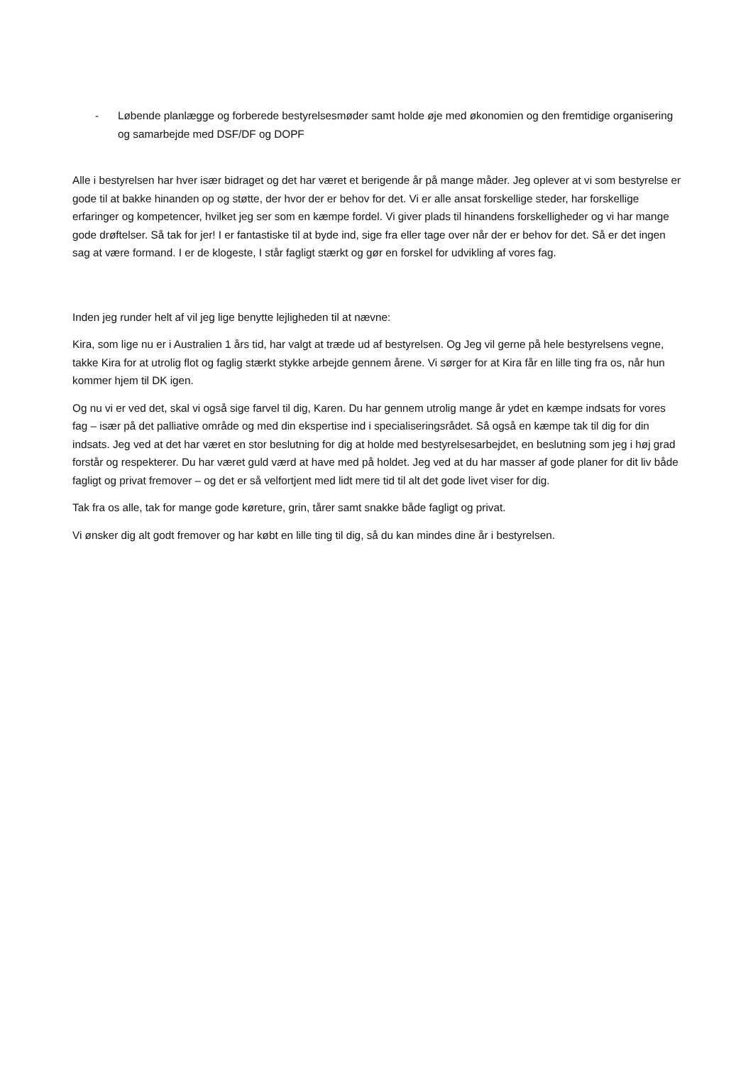- Løbende planlægge og forberede bestyrelsesmøder samt holde øje med økonomien og den fremtidige organisering og samarbejde med DSF/DF og DOPF
Alle i bestyrelsen har hver især bidraget og det har været et berigende år på mange måder. Jeg oplever at vi som bestyrelse er gode til at bakke hinanden op og støtte, der hvor der er behov for det. Vi er alle ansat forskellige steder, har forskellige erfaringer og kompetencer, hvilket jeg ser som en kæmpe fordel. Vi giver plads til hinandens forskelligheder og vi har mange gode drøftelser. Så tak for jer! I er fantastiske til at byde ind, sige fra eller tage over når der er behov for det. Så er det ingen sag at være formand. I er de klogeste, I står fagligt stærkt og gør en forskel for udvikling af vores fag.
Inden jeg runder helt af vil jeg lige benytte lejligheden til at nævne:
Kira, som lige nu er i Australien 1 års tid, har valgt at træde ud af bestyrelsen. Og Jeg vil gerne på hele bestyrelsens vegne, takke Kira for at utrolig flot og faglig stærkt stykke arbejde gennem årene. Vi sørger for at Kira får en lille ting fra os, når hun kommer hjem til DK igen.
Og nu vi er ved det, skal vi også sige farvel til dig, Karen. Du har gennem utrolig mange år ydet en kæmpe indsats for vores fag – især på det palliative område og med din ekspertise ind i specialiseringsrådet. Så også en kæmpe tak til dig for din indsats. Jeg ved at det har været en stor beslutning for dig at holde med bestyrelsesarbejdet, en beslutning som jeg i høj grad forstår og respekterer. Du har været guld værd at have med på holdet. Jeg ved at du har masser af gode planer for dit liv både fagligt og privat fremover – og det er så velfortjent med lidt mere tid til alt det gode livet viser for dig.
Tak fra os alle, tak for mange gode køreture, grin, tårer samt snakke både fagligt og privat.
Vi ønsker dig alt godt fremover og har købt en lille ting til dig, så du kan mindes dine år i bestyrelsen.